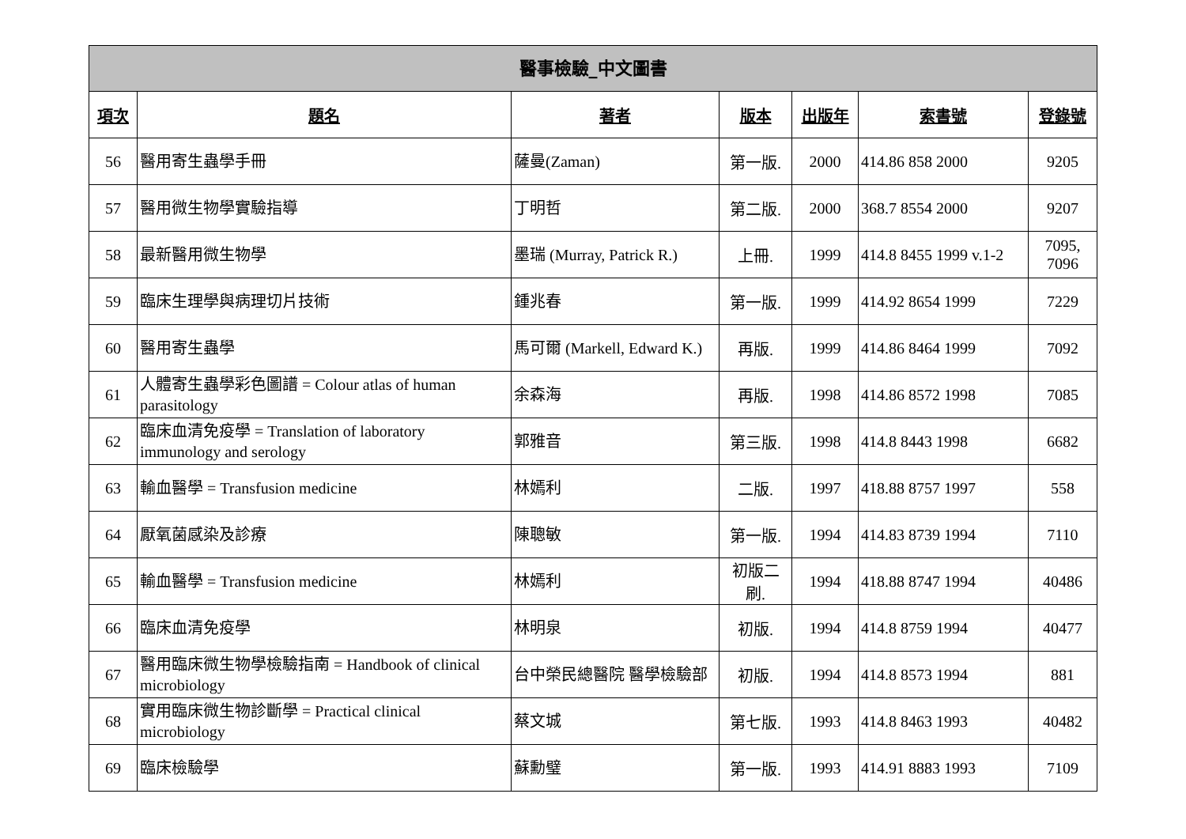醫事檢驗_中文圖書
| 項次 | 題名 | 著者 | 版本 | 出版年 | 索書號 | 登錄號 |
| --- | --- | --- | --- | --- | --- | --- |
| 56 | 醫用寄生蟲學手冊 | 薩曼(Zaman) | 第一版. | 2000 | 414.86 858 2000 | 9205 |
| 57 | 醫用微生物學實驗指導 | 丁明哲 | 第二版. | 2000 | 368.7 8554 2000 | 9207 |
| 58 | 最新醫用微生物學 | 墨瑞 (Murray, Patrick R.) | 上冊. | 1999 | 414.8 8455 1999 v.1-2 | 7095, 7096 |
| 59 | 臨床生理學與病理切片技術 | 鍾兆春 | 第一版. | 1999 | 414.92 8654 1999 | 7229 |
| 60 | 醫用寄生蟲學 | 馬可爾 (Markell, Edward K.) | 再版. | 1999 | 414.86 8464 1999 | 7092 |
| 61 | 人體寄生蟲學彩色圖譜 = Colour atlas of human parasitology | 余森海 | 再版. | 1998 | 414.86 8572 1998 | 7085 |
| 62 | 臨床血清免疫學 = Translation of laboratory immunology and serology | 郭雅音 | 第三版. | 1998 | 414.8 8443 1998 | 6682 |
| 63 | 輸血醫學 = Transfusion medicine | 林嫣利 | 二版. | 1997 | 418.88 8757 1997 | 558 |
| 64 | 厭氧菌感染及診療 | 陳聰敏 | 第一版. | 1994 | 414.83 8739 1994 | 7110 |
| 65 | 輸血醫學 = Transfusion medicine | 林嫣利 | 初版二 刷. | 1994 | 418.88 8747 1994 | 40486 |
| 66 | 臨床血清免疫學 | 林明泉 | 初版. | 1994 | 414.8 8759 1994 | 40477 |
| 67 | 醫用臨床微生物學檢驗指南 = Handbook of clinical microbiology | 台中榮民總醫院 醫學檢驗部 | 初版. | 1994 | 414.8 8573 1994 | 881 |
| 68 | 實用臨床微生物診斷學 = Practical clinical microbiology | 蔡文城 | 第七版. | 1993 | 414.8 8463 1993 | 40482 |
| 69 | 臨床檢驗學 | 蘇勳璧 | 第一版. | 1993 | 414.91 8883 1993 | 7109 |